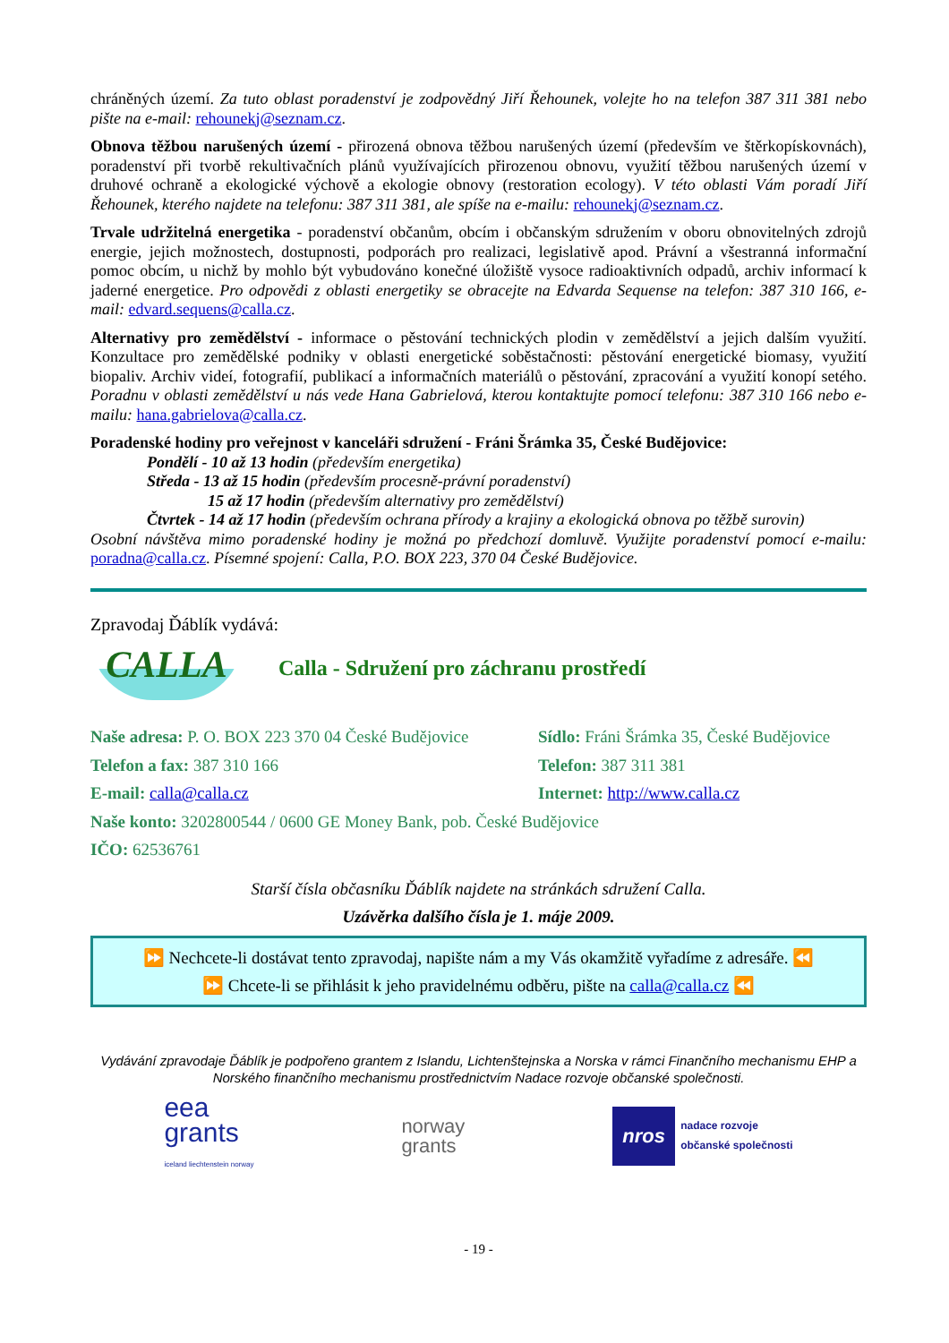chráněných území. Za tuto oblast poradenství je zodpovědný Jiří Řehounek, volejte ho na telefon 387 311 381 nebo pište na e-mail: rehounekj@seznam.cz.
Obnova těžbou narušených území - přirozená obnova těžbou narušených území (především ve štěrkopískovnách), poradenství při tvorbě rekultivačních plánů využívajících přirozenou obnovu, využití těžbou narušených území v druhové ochraně a ekologické výchově a ekologie obnovy (restoration ecology). V této oblasti Vám poradí Jiří Řehounek, kterého najdete na telefonu: 387 311 381, ale spíše na e-mailu: rehounekj@seznam.cz.
Trvale udržitelná energetika - poradenství občanům, obcím i občanským sdružením v oboru obnovitelných zdrojů energie, jejich možnostech, dostupnosti, podporách pro realizaci, legislativě apod. Právní a všestranná informační pomoc obcím, u nichž by mohlo být vybudováno konečné úložiště vysoce radioaktivních odpadů, archiv informací k jaderné energetice. Pro odpovědi z oblasti energetiky se obracejte na Edvarda Sequense na telefon: 387 310 166, e-mail: edvard.sequens@calla.cz.
Alternativy pro zemědělství - informace o pěstování technických plodin v zemědělství a jejich dalším využití. Konzultace pro zemědělské podniky v oblasti energetické soběstačnosti: pěstování energetické biomasy, využití biopaliv. Archiv videí, fotografií, publikací a informačních materiálů o pěstování, zpracování a využití konopí setého. Poradnu v oblasti zemědělství u nás vede Hana Gabrielová, kterou kontaktujte pomocí telefonu: 387 310 166 nebo e-mailu: hana.gabrielova@calla.cz.
Poradenské hodiny pro veřejnost v kanceláři sdružení - Fráni Šrámka 35, České Budějovice:
Pondělí - 10 až 13 hodin (především energetika)
Středa - 13 až 15 hodin (především procesně-právní poradenství)
15 až 17 hodin (především alternativy pro zemědělství)
Čtvrtek - 14 až 17 hodin (především ochrana přírody a krajiny a ekologická obnova po těžbě surovin)
Osobní návštěva mimo poradenské hodiny je možná po předchozí domluvě. Využijte poradenství pomocí e-mailu: poradna@calla.cz. Písemné spojení: Calla, P.O. BOX 223, 370 04 České Budějovice.
Zpravodaj Ďáblík vydává:
CALLA
Calla - Sdružení pro záchranu prostředí
Naše adresa: P. O. BOX 223 370 04 České Budějovice
Sídlo: Fráni Šrámka 35, České Budějovice
Telefon a fax: 387 310 166 Telefon: 387 311 381
E-mail: calla@calla.cz Internet: http://www.calla.cz
Naše konto: 3202800544 / 0600 GE Money Bank, pob. České Budějovice
IČO: 62536761
Starší čísla občasníku Ďáblík najdete na stránkách sdružení Calla.
Uzávěrka dalšího čísla je 1. máje 2009.
⏩ Nechcete-li dostávat tento zpravodaj, napište nám a my Vás okamžitě vyřadíme z adresáře. ⏪
⏩ Chcete-li se přihlásit k jeho pravidelnému odběru, pište na calla@calla.cz ⏪
Vydávání zpravodaje Ďáblík je podpořeno grantem z Islandu, Lichtenštejnska a Norska v rámci Finančního mechanismu EHP a Norského finančního mechanismu prostřednictvím Nadace rozvoje občanské společnosti.
eea
grants
iceland liechtenstein norway
norway
grants
nros
nadace rozvoje
občanské společnosti
- 19 -